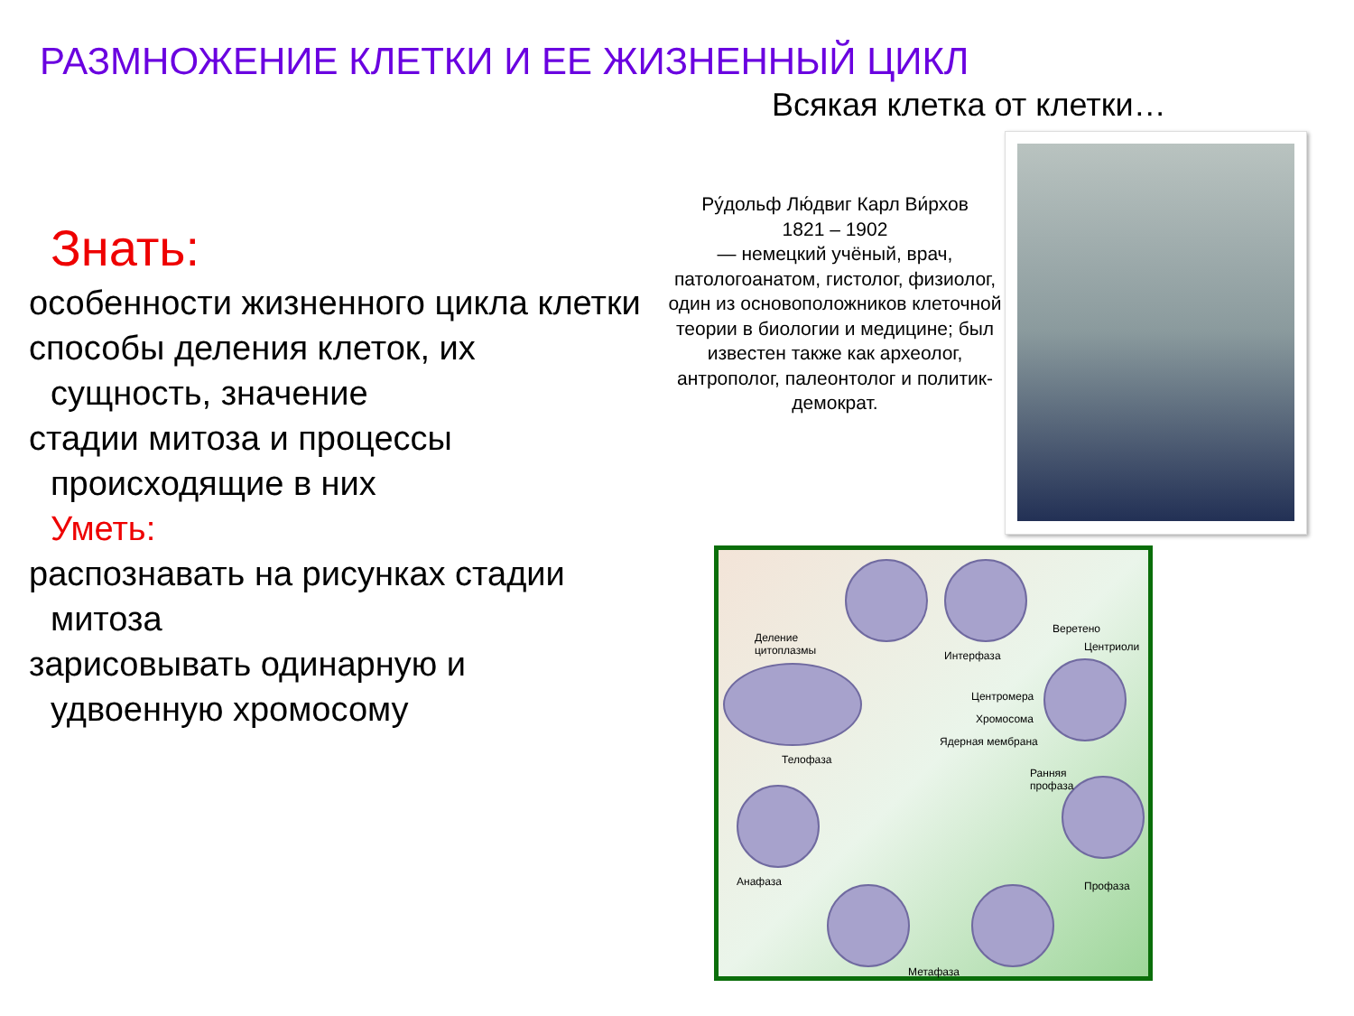РАЗМНОЖЕНИЕ КЛЕТКИ И ЕЕ ЖИЗНЕННЫЙ ЦИКЛ
Всякая клетка от клетки…
Знать:
особенности жизненного цикла клетки
способы деления клеток, их сущность, значение
стадии митоза и процессы происходящие в них
Уметь:
распознавать на рисунках стадии митоза
зарисовывать одинарную и удвоенную хромосому
Ру́дольф Лю́двиг Карл Ви́рхов
1821 – 1902
— немецкий учёный, врач, патологоанатом, гистолог, физиолог, один из основоположников клеточной теории в биологии и медицине; был известен также как археолог, антрополог, палеонтолог и политик-демократ.
Деление
цитоплазмы Интерфаза
Веретено
Центриоли
Центромера
Хромосома
Ядерная мембрана
Ранняя
профаза
Телофаза
Анафаза Профаза
Метафаза